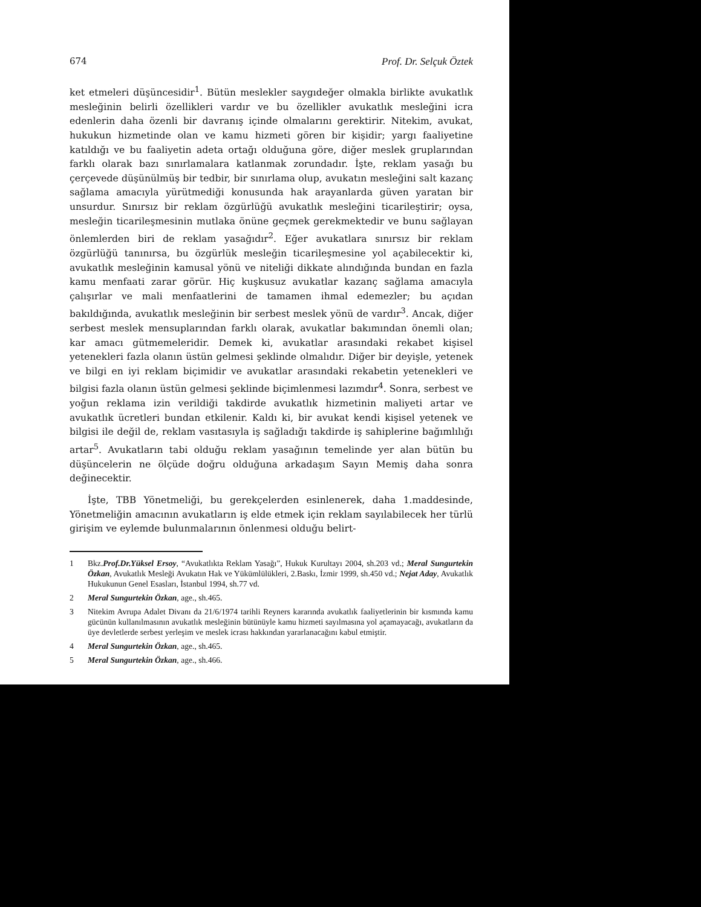674 Prof. Dr. Selçuk Öztek
ket etmeleri düşüncesidir<sup>1</sup>. Bütün meslekler saygıdeğer olmakla birlikte avukatlık mesleğinin belirli özellikleri vardır ve bu özellikler avukatlık mesleğini icra edenlerin daha özenli bir davranış içinde olmalarını gerektirir. Nitekim, avukat, hukukun hizmetinde olan ve kamu hizmeti gören bir kişidir; yargı faaliyetine katıldığı ve bu faaliyetin adeta ortağı olduğuna göre, diğer meslek gruplarından farklı olarak bazı sınırlamalara katlanmak zorundadır. İşte, reklam yasağı bu çerçevede düşünülmüş bir tedbir, bir sınırlama olup, avukatın mesleğini salt kazanç sağlama amacıyla yürütmediği konusunda hak arayanlarda güven yaratan bir unsurdur. Sınırsız bir reklam özgürlüğü avukatlık mesleğini ticarileştirir; oysa, mesleğin ticarileşmesinin mutlaka önüne geçmek gerekmektedir ve bunu sağlayan önlemlerden biri de reklam yasağıdır<sup>2</sup>. Eğer avukatlara sınırsız bir reklam özgürlüğü tanınırsa, bu özgürlük mesleğin ticarileşmesine yol açabilecektir ki, avukatlık mesleğinin kamusal yönü ve niteliği dikkate alındığında bundan en fazla kamu menfaati zarar görür. Hiç kuşkusuz avukatlar kazanç sağlama amacıyla çalışırlar ve mali menfaatlerini de tamamen ihmal edemezler; bu açıdan bakıldığında, avukatlık mesleğinin bir serbest meslek yönü de vardır<sup>3</sup>. Ancak, diğer serbest meslek mensuplarından farklı olarak, avukatlar bakımından önemli olan; kar amacı gütmemeleridir. Demek ki, avukatlar arasındaki rekabet kişisel yetenekleri fazla olanın üstün gelmesi şeklinde olmalıdır. Diğer bir deyişle, yetenek ve bilgi en iyi reklam biçimidir ve avukatlar arasındaki rekabetin yetenekleri ve bilgisi fazla olanın üstün gelmesi şeklinde biçimlenmesi lazımdır<sup>4</sup>. Sonra, serbest ve yoğun reklama izin verildiği takdirde avukatlık hizmetinin maliyeti artar ve avukatlık ücretleri bundan etkilenir. Kaldı ki, bir avukat kendi kişisel yetenek ve bilgisi ile değil de, reklam vasıtasıyla iş sağladığı takdirde iş sahiplerine bağımlılığı artar<sup>5</sup>. Avukatların tabi olduğu reklam yasağının temelinde yer alan bütün bu düşüncelerin ne ölçüde doğru olduğuna arkadaşım Sayın Memiş daha sonra değinecektir.
İşte, TBB Yönetmeliği, bu gerekçelerden esinlenerek, daha 1.maddesinde, Yönetmeliğin amacının avukatların iş elde etmek için reklam sayılabilecek her türlü girişim ve eylemde bulunmalarının önlenmesi olduğu belirt-
1 Bkz.Prof.Dr.Yüksel Ersoy, “Avukatlıkta Reklam Yasağı”, Hukuk Kurultayı 2004, sh.203 vd.; Meral Sungurtekin Özkan, Avukatlık Mesleği Avukatın Hak ve Yükümlülükleri, 2.Baskı, İzmir 1999, sh.450 vd.; Nejat Aday, Avukatlık Hukukunun Genel Esasları, İstanbul 1994, sh.77 vd.
2 Meral Sungurtekin Özkan, age., sh.465.
3 Nitekim Avrupa Adalet Divanı da 21/6/1974 tarihli Reyners kararında avukatlık faaliyetlerinin bir kısmında kamu gücünün kullanılmasının avukatlık mesleğinin bütünüyle kamu hizmeti sayılmasına yol açamayacağı, avukatların da üye devletlerde serbest yerleşim ve meslek icrası hakkından yararlanacağını kabul etmiştir.
4 Meral Sungurtekin Özkan, age., sh.465.
5 Meral Sungurtekin Özkan, age., sh.466.